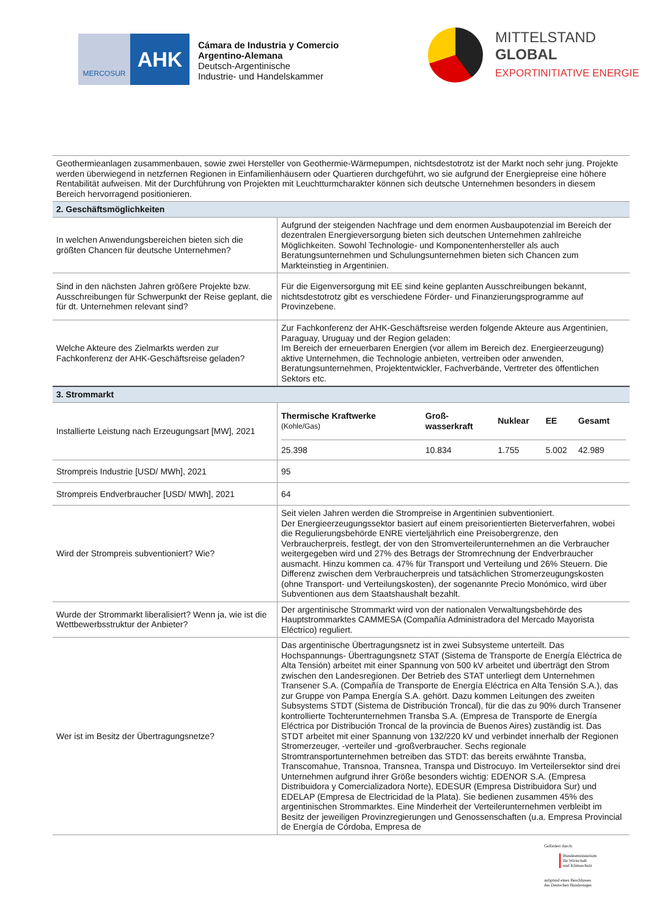MERCOSUR
AHK
Cámara de Industria y Comercio
Argentino-Alemana
Deutsch-Argentinische
Industrie- und Handelskammer
MITTELSTAND
GLOBAL
EXPORTINITIATIVE ENERGIE
| Geothermieanlagen zusammenbauen, sowie zwei Hersteller von Geothermie-Wärmepumpen, nichtsdestotrotz ist der Markt noch sehr jung. Projekte werden überwiegend in netzfernen Regionen in Einfamilienhäusern oder Quartieren durchgeführt, wo sie aufgrund der Energiepreise eine höhere Rentabilität aufweisen. Mit der Durchführung von Projekten mit Leuchtturmcharakter können sich deutsche Unternehmen besonders in diesem Bereich hervorragend positionieren. | |
| 2. Geschäftsmöglichkeiten | |
| In welchen Anwendungsbereichen bieten sich die größten Chancen für deutsche Unternehmen? | Aufgrund der steigenden Nachfrage und dem enormen Ausbaupotenzial im Bereich der dezentralen Energieversorgung bieten sich deutschen Unternehmen zahlreiche Möglichkeiten. Sowohl Technologie- und Komponentenhersteller als auch Beratungsunternehmen und Schulungsunternehmen bieten sich Chancen zum Markteinstieg in Argentinien. |
| Sind in den nächsten Jahren größere Projekte bzw. Ausschreibungen für Schwerpunkt der Reise geplant, die für dt. Unternehmen relevant sind? | Für die Eigenversorgung mit EE sind keine geplanten Ausschreibungen bekannt, nichtsdestotrotz gibt es verschiedene Förder- und Finanzierungsprogramme auf Provinzebene. |
| Welche Akteure des Zielmarkts werden zur Fachkonferenz der AHK-Geschäftsreise geladen? | Zur Fachkonferenz der AHK-Geschäftsreise werden folgende Akteure aus Argentinien, Paraguay, Uruguay und der Region geladen: Im Bereich der erneuerbaren Energien (vor allem im Bereich dez. Energieerzeugung) aktive Unternehmen, die Technologie anbieten, vertreiben oder anwenden, Beratungsunternehmen, Projektentwickler, Fachverbände, Vertreter des öffentlichen Sektors etc. |
| 3. Strommarkt | |
| Installierte Leistung nach Erzeugungsart [MW], 2021 | / Thermische Kraftwerke (Kohle/Gas) / Groß- wasserkraft / Nuklear / EE / Gesamt / / --- / --- / --- / --- / --- / / 25.398 / 10.834 / 1.755 / 5.002 / 42.989 / |
| Strompreis Industrie [USD/ MWh], 2021 | 95 |
| Strompreis Endverbraucher [USD/ MWh], 2021 | 64 |
| Wird der Strompreis subventioniert? Wie? | Seit vielen Jahren werden die Strompreise in Argentinien subventioniert. Der Energieerzeugungssektor basiert auf einem preisorientierten Bieterverfahren, wobei die Regulierungsbehörde ENRE vierteljährlich eine Preisobergrenze, den Verbraucherpreis, festlegt, der von den Stromverteilerunternehmen an die Verbraucher weitergegeben wird und 27% des Betrags der Stromrechnung der Endverbraucher ausmacht. Hinzu kommen ca. 47% für Transport und Verteilung und 26% Steuern. Die Differenz zwischen dem Verbraucherpreis und tatsächlichen Stromerzeugungskosten (ohne Transport- und Verteilungskosten), der sogenannte Precio Monómico, wird über Subventionen aus dem Staatshaushalt bezahlt. |
| Wurde der Strommarkt liberalisiert? Wenn ja, wie ist die Wettbewerbsstruktur der Anbieter? | Der argentinische Strommarkt wird von der nationalen Verwaltungsbehörde des Hauptstrommarktes CAMMESA (Compañía Administradora del Mercado Mayorista Eléctrico) reguliert. |
| Wer ist im Besitz der Übertragungsnetze? | Das argentinische Übertragungsnetz ist in zwei Subsysteme unterteilt. Das Hochspannungs- Übertragungsnetz STAT (Sistema de Transporte de Energía Eléctrica de Alta Tensión) arbeitet mit einer Spannung von 500 kV arbeitet und überträgt den Strom zwischen den Landesregionen. Der Betrieb des STAT unterliegt dem Unternehmen Transener S.A. (Compañía de Transporte de Energía Eléctrica en Alta Tensión S.A.), das zur Gruppe von Pampa Energía S.A. gehört. Dazu kommen Leitungen des zweiten Subsystems STDT (Sistema de Distribución Troncal), für die das zu 90% durch Transener kontrollierte Tochterunternehmen Transba S.A. (Empresa de Transporte de Energía Eléctrica por Distribución Troncal de la provincia de Buenos Aires) zuständig ist. Das STDT arbeitet mit einer Spannung von 132/220 kV und verbindet innerhalb der Regionen Stromerzeuger, -verteiler und -großverbraucher. Sechs regionale Stromtransportunternehmen betreiben das STDT: das bereits erwähnte Transba, Transcomahue, Transnoa, Transnea, Transpa und Distrocuyo. Im Verteilersektor sind drei Unternehmen aufgrund ihrer Größe besonders wichtig: EDENOR S.A. (Empresa Distribuidora y Comercializadora Norte), EDESUR (Empresa Distribuidora Sur) und EDELAP (Empresa de Electricidad de la Plata). Sie bedienen zusammen 45% des argentinischen Strommarktes. Eine Minderheit der Verteilerunternehmen verbleibt im Besitz der jeweiligen Provinzregierungen und Genossenschaften (u.a. Empresa Provincial de Energía de Córdoba, Empresa de |
Gefördert durch:
Bundesministerium
für Wirtschaft
und Klimaschutz
aufgrund eines Beschlusses
des Deutschen Bundestages